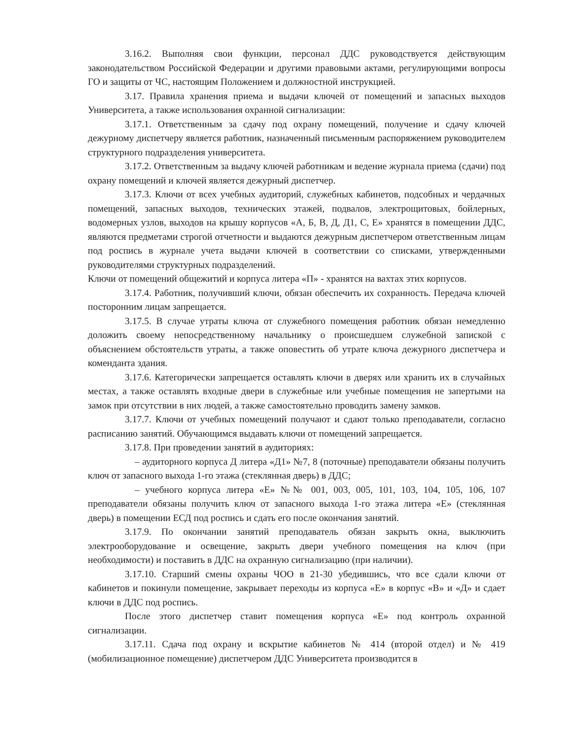3.16.2. Выполняя свои функции, персонал ДДС руководствуется действующим законодательством Российской Федерации и другими правовыми актами, регулирующими вопросы ГО и защиты от ЧС, настоящим Положением и должностной инструкцией.
3.17. Правила хранения приема и выдачи ключей от помещений и запасных выходов Университета, а также использования охранной сигнализации:
3.17.1. Ответственным за сдачу под охрану помещений, получение и сдачу ключей дежурному диспетчеру является работник, назначенный письменным распоряжением руководителем структурного подразделения университета.
3.17.2. Ответственным за выдачу ключей работникам и ведение журнала приема (сдачи) под охрану помещений и ключей является дежурный диспетчер.
3.17.3. Ключи от всех учебных аудиторий, служебных кабинетов, подсобных и чердачных помещений, запасных выходов, технических этажей, подвалов, электрощитовых, бойлерных, водомерных узлов, выходов на крышу корпусов «А, Б, В, Д, Д1, С, Е» хранятся в помещении ДДС, являются предметами строгой отчетности и выдаются дежурным диспетчером ответственным лицам под роспись в журнале учета выдачи ключей в соответствии со списками, утвержденными руководителями структурных подразделений.
Ключи от помещений общежитий и корпуса литера «П» - хранятся на вахтах этих корпусов.
3.17.4. Работник, получивший ключи, обязан обеспечить их сохранность. Передача ключей посторонним лицам запрещается.
3.17.5. В случае утраты ключа от служебного помещения работник обязан немедленно доложить своему непосредственному начальнику о происшедшем служебной запиской с объяснением обстоятельств утраты, а также оповестить об утрате ключа дежурного диспетчера и коменданта здания.
3.17.6. Категорически запрещается оставлять ключи в дверях или хранить их в случайных местах, а также оставлять входные двери в служебные или учебные помещения не запертыми на замок при отсутствии в них людей, а также самостоятельно проводить замену замков.
3.17.7. Ключи от учебных помещений получают и сдают только преподаватели, согласно расписанию занятий. Обучающимся выдавать ключи от помещений запрещается.
3.17.8. При проведении занятий в аудиториях:
– аудиторного корпуса Д литера «Д1» №7, 8 (поточные) преподаватели обязаны получить ключ от запасного выхода 1-го этажа (стеклянная дверь) в ДДС;
– учебного корпуса литера «Е» №№ 001, 003, 005, 101, 103, 104, 105, 106, 107 преподаватели обязаны получить ключ от запасного выхода 1-го этажа литера «Е» (стеклянная дверь) в помещении ЕСД под роспись и сдать его после окончания занятий.
3.17.9. По окончании занятий преподаватель обязан закрыть окна, выключить электрооборудование и освещение, закрыть двери учебного помещения на ключ (при необходимости) и поставить в ДДС на охранную сигнализацию (при наличии).
3.17.10. Старший смены охраны ЧОО в 21-30 убедившись, что все сдали ключи от кабинетов и покинули помещение, закрывает переходы из корпуса «Е» в корпус «В» и «Д» и сдает ключи в ДДС под роспись.
После этого диспетчер ставит помещения корпуса «Е» под контроль охранной сигнализации.
3.17.11. Сдача под охрану и вскрытие кабинетов № 414 (второй отдел) и № 419 (мобилизационное помещение) диспетчером ДДС Университета производится в